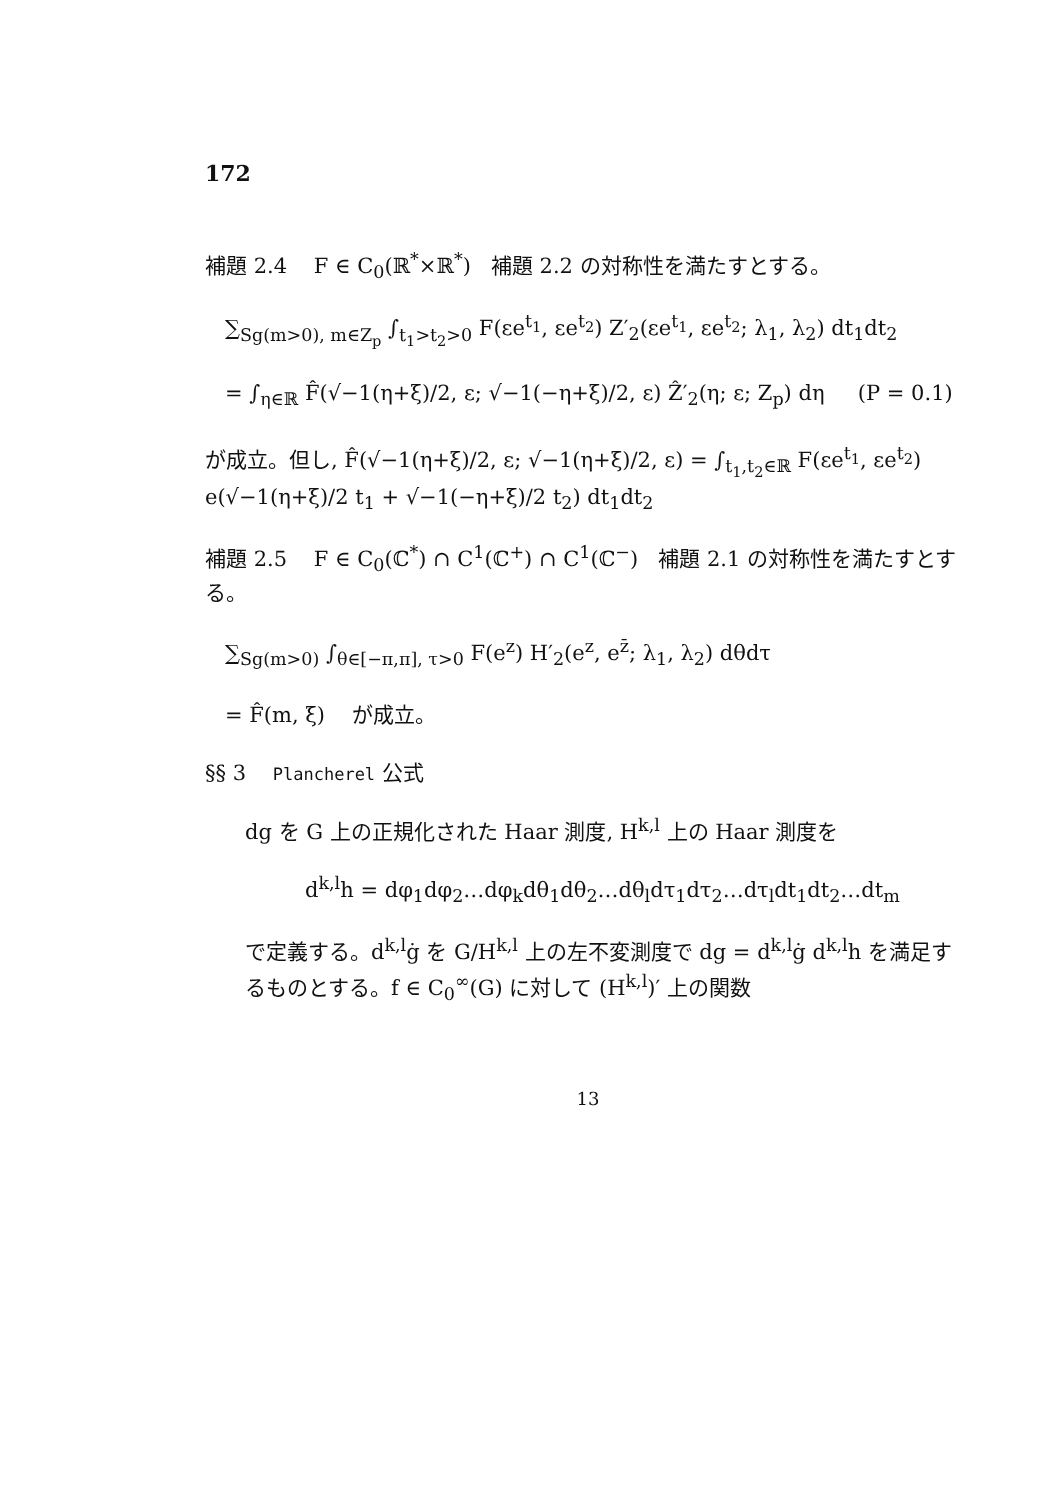172
補題 2.4 F ∈ C<sub>0</sub>(ℝ<sup>*</sup>×ℝ<sup>*</sup>) 補題 2.2 の対称性を満たすとする。
∑<sub>Sg(m>0), m∈Z<sub>p</sub></sub> ∫<sub>t<sub>1</sub>>t<sub>2</sub>>0</sub> F(εe<sup>t<sub>1</sub></sup>, εe<sup>t<sub>2</sub></sup>) Z′<sub>2</sub>(εe<sup>t<sub>1</sub></sup>, εe<sup>t<sub>2</sub></sup>; λ<sub>1</sub>, λ<sub>2</sub>) dt<sub>1</sub>dt<sub>2</sub>
= ∫<sub>η∈ℝ</sub> F̂(√−1(η+ξ)/2, ε; √−1(−η+ξ)/2, ε) Ẑ′<sub>2</sub>(η; ε; Z<sub>p</sub>) dη (P = 0.1)
が成立。但し, F̂(√−1(η+ξ)/2, ε; √−1(η+ξ)/2, ε) = ∫<sub>t<sub>1</sub>,t<sub>2</sub>∈ℝ</sub> F(εe<sup>t<sub>1</sub></sup>, εe<sup>t<sub>2</sub></sup>) e(√−1(η+ξ)/2 t<sub>1</sub> + √−1(−η+ξ)/2 t<sub>2</sub>) dt<sub>1</sub>dt<sub>2</sub>
補題 2.5 F ∈ C<sub>0</sub>(ℂ<sup>*</sup>) ∩ C<sup>1</sup>(ℂ<sup>+</sup>) ∩ C<sup>1</sup>(ℂ<sup>−</sup>) 補題 2.1 の対称性を満たすとする。
∑<sub>Sg(m>0)</sub> ∫<sub>θ∈[−π,π], τ>0</sub> F(e<sup>z</sup>) H′<sub>2</sub>(e<sup>z</sup>, e<sup>z̄</sup>; λ<sub>1</sub>, λ<sub>2</sub>) dθdτ
= F̂(m, ξ) が成立。
§§ 3 Plancherel 公式
dg を G 上の正規化された Haar 測度, H<sup>k,l</sup> 上の Haar 測度を
d<sup>k,l</sup>h = dφ<sub>1</sub>dφ<sub>2</sub>…dφ<sub>k</sub>dθ<sub>1</sub>dθ<sub>2</sub>…dθ<sub>l</sub>dτ<sub>1</sub>dτ<sub>2</sub>…dτ<sub>l</sub>dt<sub>1</sub>dt<sub>2</sub>…dt<sub>m</sub>
で定義する。d<sup>k,l</sup>ġ を G/H<sup>k,l</sup> 上の左不変測度で dg = d<sup>k,l</sup>ġ d<sup>k,l</sup>h を満足するものとする。f ∈ C<sub>0</sub><sup>∞</sup>(G) に対して (H<sup>k,l</sup>)′ 上の関数
13